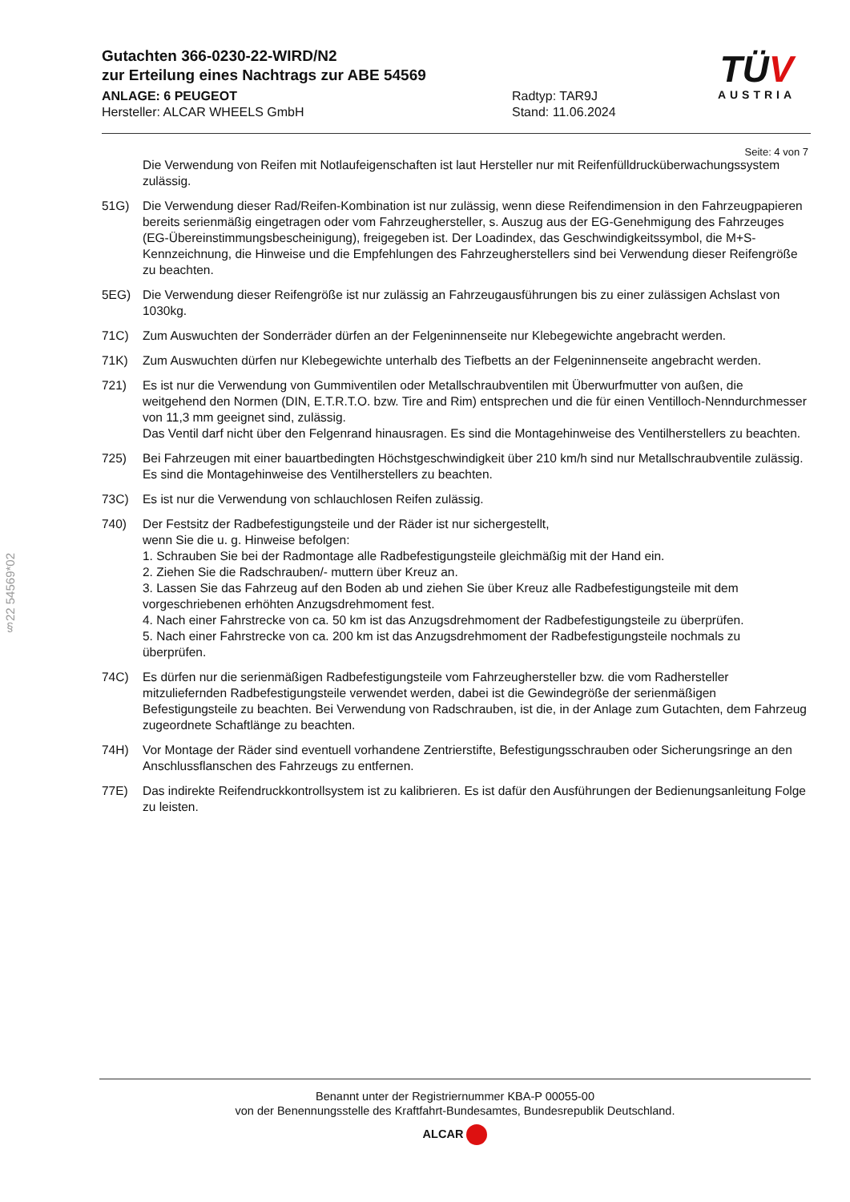Gutachten 366-0230-22-WIRD/N2
zur Erteilung eines Nachtrags zur ABE 54569
ANLAGE: 6 PEUGEOT Radtyp: TAR9J
Hersteller: ALCAR WHEELS GmbH Stand: 11.06.2024
TÜV
AUSTRIA
Seite: 4 von 7
§22 54569*02
Die Verwendung von Reifen mit Notlaufeigenschaften ist laut Hersteller nur mit Reifenfülldrucküberwachungssystem zulässig.
51G) Die Verwendung dieser Rad/Reifen-Kombination ist nur zulässig, wenn diese Reifendimension in den Fahrzeugpapieren bereits serienmäßig eingetragen oder vom Fahrzeughersteller, s. Auszug aus der EG-Genehmigung des Fahrzeuges (EG-Übereinstimmungsbescheinigung), freigegeben ist. Der Loadindex, das Geschwindigkeitssymbol, die M+S-Kennzeichnung, die Hinweise und die Empfehlungen des Fahrzeugherstellers sind bei Verwendung dieser Reifengröße zu beachten.
5EG) Die Verwendung dieser Reifengröße ist nur zulässig an Fahrzeugausführungen bis zu einer zulässigen Achslast von 1030kg.
71C) Zum Auswuchten der Sonderräder dürfen an der Felgeninnenseite nur Klebegewichte angebracht werden.
71K) Zum Auswuchten dürfen nur Klebegewichte unterhalb des Tiefbetts an der Felgeninnenseite angebracht werden.
721) Es ist nur die Verwendung von Gummiventilen oder Metallschraubventilen mit Überwurfmutter von außen, die weitgehend den Normen (DIN, E.T.R.T.O. bzw. Tire and Rim) entsprechen und die für einen Ventilloch-Nenndurchmesser von 11,3 mm geeignet sind, zulässig.
Das Ventil darf nicht über den Felgenrand hinausragen. Es sind die Montagehinweise des Ventilherstellers zu beachten.
725) Bei Fahrzeugen mit einer bauartbedingten Höchstgeschwindigkeit über 210 km/h sind nur Metallschraubventile zulässig. Es sind die Montagehinweise des Ventilherstellers zu beachten.
73C) Es ist nur die Verwendung von schlauchlosen Reifen zulässig.
740) Der Festsitz der Radbefestigungsteile und der Räder ist nur sichergestellt,
wenn Sie die u. g. Hinweise befolgen:
1. Schrauben Sie bei der Radmontage alle Radbefestigungsteile gleichmäßig mit der Hand ein.
2. Ziehen Sie die Radschrauben/- muttern über Kreuz an.
3. Lassen Sie das Fahrzeug auf den Boden ab und ziehen Sie über Kreuz alle Radbefestigungsteile mit dem vorgeschriebenen erhöhten Anzugsdrehmoment fest.
4. Nach einer Fahrstrecke von ca. 50 km ist das Anzugsdrehmoment der Radbefestigungsteile zu überprüfen.
5. Nach einer Fahrstrecke von ca. 200 km ist das Anzugsdrehmoment der Radbefestigungsteile nochmals zu überprüfen.
74C) Es dürfen nur die serienmäßigen Radbefestigungsteile vom Fahrzeughersteller bzw. die vom Radhersteller mitzuliefernden Radbefestigungsteile verwendet werden, dabei ist die Gewindegröße der serienmäßigen Befestigungsteile zu beachten. Bei Verwendung von Radschrauben, ist die, in der Anlage zum Gutachten, dem Fahrzeug zugeordnete Schaftlänge zu beachten.
74H) Vor Montage der Räder sind eventuell vorhandene Zentrierstifte, Befestigungsschrauben oder Sicherungsringe an den Anschlussflanschen des Fahrzeugs zu entfernen.
77E) Das indirekte Reifendruckkontrollsystem ist zu kalibrieren. Es ist dafür den Ausführungen der Bedienungsanleitung Folge zu leisten.
Benannt unter der Registriernummer KBA-P 00055-00
von der Benennungsstelle des Kraftfahrt-Bundesamtes, Bundesrepublik Deutschland.
ALCAR